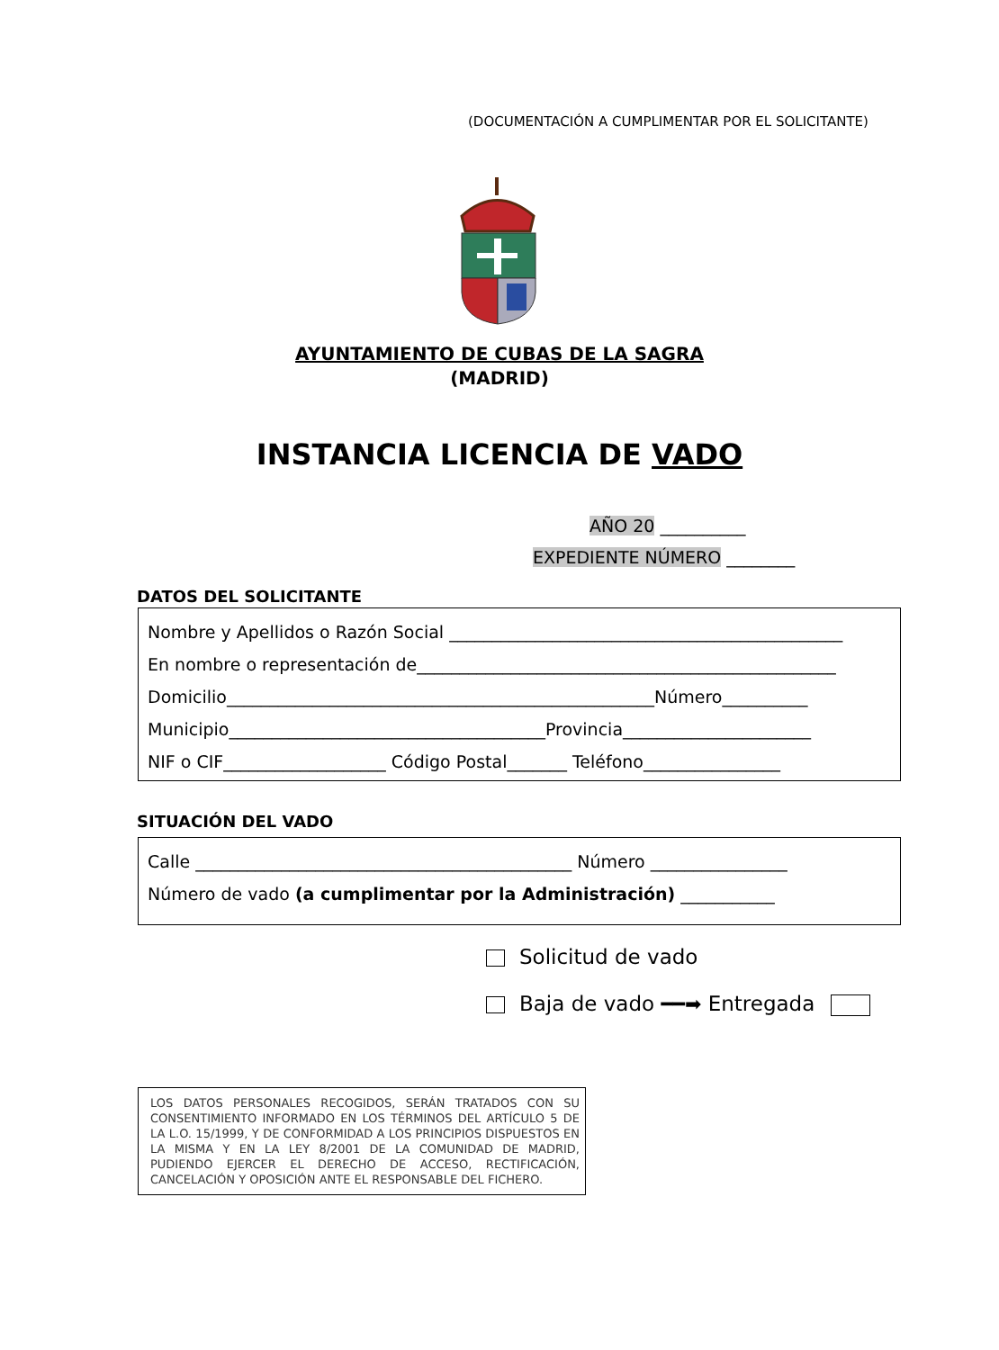(DOCUMENTACIÓN A CUMPLIMENTAR POR EL SOLICITANTE)
AYUNTAMIENTO DE CUBAS DE LA SAGRA
(MADRID)
INSTANCIA LICENCIA DE VADO
AÑO 20 __________
EXPEDIENTE NÚMERO ________
DATOS DEL SOLICITANTE
Nombre y Apellidos o Razón Social ______________________________________________
En nombre o representación de_________________________________________________
Domicilio__________________________________________________Número__________
Municipio_____________________________________Provincia______________________
NIF o CIF___________________ Código Postal_______ Teléfono________________
SITUACIÓN DEL VADO
Calle ____________________________________________ Número ________________
Número de vado (a cumplimentar por la Administración) ___________
Solicitud de vado
Baja de vado ━━➡ Entregada
LOS DATOS PERSONALES RECOGIDOS, SERÁN TRATADOS CON SU CONSENTIMIENTO INFORMADO EN LOS TÉRMINOS DEL ARTÍCULO 5 DE LA L.O. 15/1999, Y DE CONFORMIDAD A LOS PRINCIPIOS DISPUESTOS EN LA MISMA Y EN LA LEY 8/2001 DE LA COMUNIDAD DE MADRID, PUDIENDO EJERCER EL DERECHO DE ACCESO, RECTIFICACIÓN, CANCELACIÓN Y OPOSICIÓN ANTE EL RESPONSABLE DEL FICHERO.